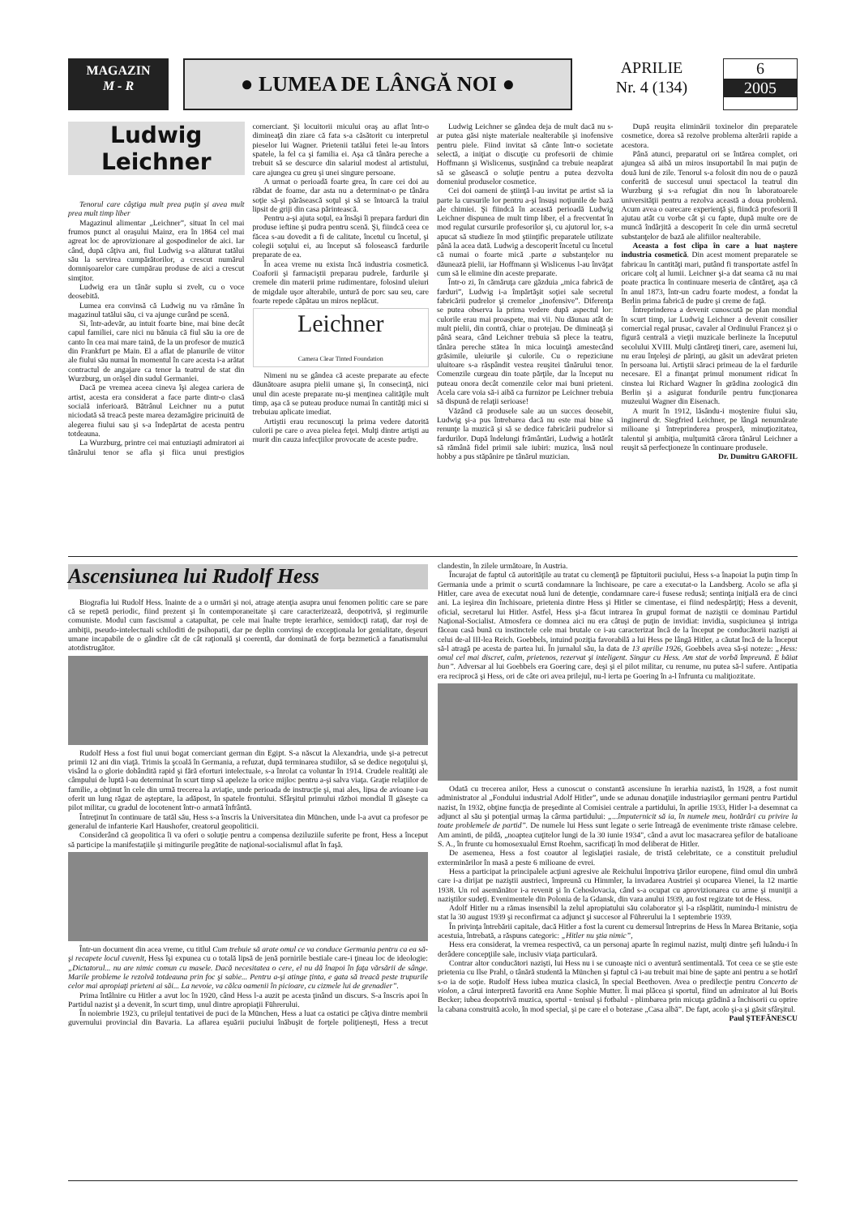MAGAZIN
M - R
● LUMEA DE LÂNGĂ NOI ●
APRILIE
Nr. 4 (134)
6
2005
Ludwig
Leichner
Tenorul care câştiga mult prea puţin şi avea mult prea mult timp liber
Magazinul alimentar „Leichner”, situat în cel mai frumos punct al oraşului Mainz, era în 1864 cel mai agreat loc de aprovizionare al gospodinelor de aici. Iar când, după câţiva ani, fiul Ludwig s-a alăturat tatălui său la servirea cumpărătorilor, a crescut numărul domnişoarelor care cumpărau produse de aici a crescut simţitor.
Ludwig era un tânăr suplu si zvelt, cu o voce deosebită.
Lumea era convinsă că Ludwig nu va rămâne în magazinul tatălui său, ci va ajunge curând pe scenă.
Si, într-adevăr, au intuit foarte bine, mai bine decât capul familiei, care nici nu bănuia că fiul său ia ore de canto în cea mai mare taină, de la un profesor de muzică din Frankfurt pe Main. El a aflat de planurile de viitor ale fiului său numai în momentul în care acesta i-a arătat contractul de angajare ca tenor la teatrul de stat din Wurzburg, un orăşel din sudul Germaniei.
Dacă pe vremea aceea cineva îşi alegea cariera de artist, acesta era considerat a face parte dintr-o clasă socială inferioară. Bătrânul Leichner nu a putut niciodată să treacă peste marea dezamăgire pricinuită de alegerea fiului sau şi s-a îndepărtat de acesta pentru totdeauna.
La Wurzburg, printre cei mai entuziaşti admiratori ai tânărului tenor se afla şi fiica unui prestigios comerciant. Şi locuitorii micului oraş au aflat într-o dimineaţă din ziare că fata s-a căsătorit cu interpretul pieselor lui Wagner. Prietenii tatălui fetei le-au întors spatele, la fel ca şi familia ei. Aşa că tânăra pereche a trebuit să se descurce din salariul modest al artistului, care ajungea cu greu şi unei singure persoane.
A urmat o perioadă foarte grea, în care cei doi au răbdat de foame, dar asta nu a determinat-o pe tânăra soţie să-şi părăsească soţul şi să se întoarcă la traiul lipsit de griji din casa părintească.
Pentru a-şi ajuta soţul, ea însăşi îi prepara farduri din produse ieftine şi pudra pentru scenă. Şi, fiindcă ceea ce făcea s-au dovedit a fi de calitate, încetul cu încetul, şi colegii soţului ei, au început să folosească fardurile preparate de ea.
În acea vreme nu exista încă industria cosmetică. Coaforii şi farmaciştii preparau pudrele, fardurile şi cremele din materii prime rudimentare, folosind uleiuri de migdale uşor alterabile, untură de porc sau seu, care foarte repede căpătau un miros neplăcut.
Leichner
Camera Clear Tinted Foundation
Nimeni nu se gândea că aceste preparate au efecte dăunătoare asupra pielii umane şi, în consecinţă, nici unul din aceste preparate nu-şi menţinea calităţile mult timp, aşa că se puteau produce numai în cantităţi mici si trebuiau aplicate imediat.
Artiştii erau recunoscuţi la prima vedere datorită culorii pe care o avea pielea feţei. Mulţi dintre artişti au murit din cauza infecţiilor provocate de aceste pudre.
Ludwig Leichner se gândea deja de mult dacă nu s-ar putea găsi nişte materiale nealterabile şi inofensive pentru piele. Fiind invitat să cânte într-o societate selectă, a iniţiat o discuţie cu profesorii de chimie Hoffmann şi Wislicenus, susţinând ca trebuie neapărat să se găsească o soluţie pentru a putea dezvolta domeniul produselor cosmetice.
Cei doi oameni de ştiinţă l-au invitat pe artist să ia parte la cursurile lor pentru a-şi însuşi noţiunile de bază ale chimiei. Şi fiindcă în această perioadă Ludwig Leichner dispunea de mult timp liber, el a frecventat în mod regulat cursurile profesorilor şi, cu ajutorul lor, s-a apucat să studieze în mod ştiinţific preparatele utilizate până la acea dată. Ludwig a descoperit încetul cu încetul că numai o foarte mică .parte a substanţelor nu dăunează pielii, iar Hoffmann şi Wislicenus l-au învăţat cum să le elimine din aceste preparate.
Într-o zi, în cămăruţa care găzduia „mica fabrică de farduri”, Ludwig i-a împărtăşit soţiei sale secretul fabricării pudrelor şi cremelor „inofensive”. Diferenţa se putea observa la prima vedere după aspectul lor: culorile erau mai proaspete, mai vii. Nu dăunau atât de mult pielii, din contră, chiar o protejau. De dimineaţă şi până seara, când Leichner trebuia să plece la teatru, tânăra pereche stătea în mica locuinţă amestecând grăsimile, uleiurile şi culorile. Cu o repeziciune uluitoare s-a răspândit vestea reuşitei tânărului tenor. Comenzile curgeau din toate părţile, dar la început nu puteau onora decât comenzile celor mai buni prieteni. Acela care voia să-i aibă ca furnizor pe Leichner trebuia să dispună de relaţii serioase!
Văzând că produsele sale au un succes deosebit, Ludwig şi-a pus întrebarea dacă nu este mai bine să renunţe la muzică şi să se dedice fabricării pudrelor si fardurilor. După îndelungi frământări, Ludwig a hotărât să rămână fidel primii sale iubiri: muzica, însă noul hobby a pus stăpânire pe tânărul muzician.
După reuşita eliminării toxinelor din preparatele cosmetice, dorea să rezolve problema alterării rapide a acestora.
Până atunci, preparatul ori se întărea complet, ori ajungea să aibă un miros insuportabil în mai puţin de două luni de zile. Tenorul s-a folosit din nou de o pauză conferită de succesul unui spectacol la teatrul din Wurzburg şi s-a refugiat din nou în laboratoarele universităţii pentru a rezolva această a doua problemă. Acum avea o oarecare experienţă şi, fiindcă profesorii îl ajutau atât cu vorbe cât şi cu fapte, după multe ore de muncă îndârjită a descoperit în cele din urmă secretul substanţelor de bază ale alifiilor nealterabile.
Aceasta a fost clipa în care a luat naştere industria cosmetică. Din acest moment preparatele se fabricau în cantităţi mari, putând fi transportate astfel în oricare colţ al lumii. Leichner şi-a dat seama că nu mai poate practica în continuare meseria de cântăreţ, aşa că în anul 1873, într-un cadru foarte modest, a fondat la Berlin prima fabrică de pudre şi creme de faţă.
Întreprinderea a devenit cunoscută pe plan mondial în scurt timp, iar Ludwig Leichner a devenit consilier comercial regal prusac, cavaler al Ordinului Francez şi o figură centrală a vieţii muzicale berlineze la începutul secolului XVIII. Mulţi cântăreţi tineri, care, asemeni lui, nu erau înţeleşi de părinţi, au găsit un adevărat prieten în persoana lui. Artiştii săraci primeau de la el fardurile necesare. El a finanţat primul monument ridicat în cinstea lui Richard Wagner în grădina zoologică din Berlin şi a asigurat fondurile pentru funcţionarea muzeului Wagner din Eisenach.
A murit în 1912, lăsându-i moştenire fiului său, inginerul dr. Siegfried Leichner, pe lângă nenumărate milioane şi întreprinderea prosperă, minuţiozitatea, talentul şi ambiţia, mulţumită cărora tânărul Leichner a reuşit să perfecţioneze în continuare produsele.
Dr. Dumitru GAROFIL
Ascensiunea lui Rudolf Hess
Biografia lui Rudolf Hess. înainte de a o urmări şi noi, atrage atenţia asupra unui fenomen politic care se pare că se repetă periodic, fiind prezent şi în contemporaneitate şi care caracterizează, deopotrivă, şi regimurile comuniste. Modul cum fascismul a catapultat, pe cele mai înalte trepte ierarhice, semidocţi rataţi, dar roşi de ambiţii, pseudo-intelectuali schiloditi de psihopatii, dar pe deplin convinşi de excepţionala lor genialitate, deşeuri umane incapabile de o gândire cât de cât raţională şi coerentă, dar dominată de forţa bezmetică a fanatismului atotdistrugător.
Rudolf Hess a fost fiul unui bogat comerciant german din Egipt. S-a născut la Alexandria, unde şi-a petrecut primii 12 ani din viaţă. Trimis la şcoală în Germania, a refuzat, după terminarea studiilor, să se dedice negoţului şi, visând la o glorie dobândită rapid şi fără eforturi intelectuale, s-a înrolat ca voluntar în 1914. Crudele realităţi ale câmpului de luptă l-au determinat în scurt timp să apeleze la orice mijloc pentru a-şi salva viaţa. Graţie relaţiilor de familie, a obţinut în cele din urmă trecerea la aviaţie, unde perioada de instrucţie şi, mai ales, lipsa de avioane i-au oferit un lung răgaz de aşteptare, la adăpost, în spatele frontului. Sfârşitul primului război mondial îl găseşte ca pilot militar, cu gradul de locotenent într-o armată înfrântă.
Întreţinut în continuare de tatăl său, Hess s-a înscris la Universitatea din München, unde l-a avut ca profesor pe generalul de infanterie Karl Haushofer, creatorul geopoliticii.
Considerând că geopolitica îi va oferi o soluţie pentru a compensa deziluziile suferite pe front, Hess a început să participe la manifestaţiile şi mitingurile pregătite de naţional-socialismul aflat în faşă.
Într-un document din acea vreme, cu titlul Cum trebuie să arate omul ce va conduce Germania pentru ca ea să-şi recapete locul cuvenit, Hess îşi expunea cu o totală lipsă de jenă pornirile bestiale care-i ţineau loc de ideologie: „Dictatorul... nu are nimic comun cu masele. Dacă necesitatea o cere, el nu dă înapoi în faţa vărsării de sânge. Marile probleme le rezolvă totdeauna prin foc şi sabie... Pentru a-şi atinge ţinta, e gata să treacă peste trupurile celor mai apropiaţi prieteni ai săi... La nevoie, va călca oamenii în picioare, cu cizmele lui de grenadier”.
Prima întâlnire cu Hitler a avut loc în 1920, când Hess l-a auzit pe acesta ţinând un discurs. S-a înscris apoi în Partidul nazist şi a devenit, în scurt timp, unul dintre apropiaţii Führerului.
În noiembrie 1923, cu prilejul tentativei de puci de la München, Hess a luat ca ostatici pe câţiva dintre membrii guvernului provincial din Bavaria. La aflarea eşuării puciului înăbuşit de forţele poliţieneşti, Hess a trecut clandestin, în zilele următoare, în Austria.
Încurajat de faptul că autorităţile au tratat cu clemenţă pe făptuitorii puciului, Hess s-a înapoiat la puţin timp în Germania unde a primit o scurtă condamnare la închisoare, pe care a executat-o la Landsberg. Acolo se afla şi Hitler, care avea de executat nouă luni de detenţie, condamnare care-i fusese redusă; sentinţa iniţială era de cinci ani. La ieşirea din închisoare, prietenia dintre Hess şi Hitler se cimentase, ei fiind nedespărţiţi; Hess a devenit, oficial, secretarul lui Hitler. Astfel, Hess şi-a făcut intrarea în grupul format de naziştii ce dominau Partidul Naţional-Socialist. Atmosfera ce domnea aici nu era câtuşi de puţin de invidiat: invidia, suspiciunea şi intriga făceau casă bună cu instinctele cele mai brutale ce i-au caracterizat încă de la început pe conducătorii nazişti ai celui de-al III-lea Reich. Goebbels, intuind poziţia favorabilă a lui Hess pe lângă Hitler, a căutat încă de la început să-l atragă pe acesta de partea lui. În jurnalul său, la data de 13 aprilie 1926, Goebbels avea să-şi noteze: „Hess: omul cel mai discret, calm, prietenos, rezervat şi inteligent. Singur cu Hess. Am stat de vorbă împreună. E băiat bun”. Adversar al lui Goebbels era Goering care, deşi şi el pilot militar, cu renume, nu putea să-l sufere. Antipatia era reciprocă şi Hess, ori de câte ori avea prilejul, nu-l ierta pe Goering în a-l înfrunta cu maliţiozitate.
Odată cu trecerea anilor, Hess a cunoscut o constantă ascensiune în ierarhia nazistă, în 1928, a fost numit administrator al „Fondului industrial Adolf Hitler”, unde se adunau donaţiile industriaşilor germani pentru Partidul nazist, în 1932, obţine funcţia de preşedinte al Comisiei centrale a partidului, în aprilie 1933, Hitler l-a desemnat ca adjunct al său şi potenţial urmaş la cârma partidului: „...împuternicit să ia, în numele meu, hotărâri cu privire la toate problemele de partid”. De numele lui Hess sunt legate o serie întreagă de evenimente triste rămase celebre. Am aminti, de pildă, „noaptea cuţitelor lungi de la 30 iunie 1934", când a avut loc masacrarea şefilor de batalioane S. A., în frunte cu homosexualul Ernst Roehm, sacrificaţi în mod deliberat de Hitler.
De asemenea, Hess a fost coautor al legislaţiei rasiale, de tristă celebritate, ce a constituit preludiul exterminărilor în masă a peste 6 milioane de evrei.
Hess a participat la principalele acţiuni agresive ale Reichului împotriva ţărilor europene, fiind omul din umbră care i-a dirijat pe naziştii austrieci, împreună cu Himmler, la invadarea Austriei şi ocuparea Vienei, la 12 martie 1938. Un rol asemănător i-a revenit şi în Cehoslovacia, când s-a ocupat cu aprovizionarea cu arme şi muniţii a naziştilor sudeţi. Evenimentele din Polonia de la Gdansk, din vara anului 1939, au fost regizate tot de Hess.
Adolf Hitler nu a rămas insensibil la zelul apropiatului său colaborator şi l-a răsplătit, numindu-l ministru de stat la 30 august 1939 şi reconfirmat ca adjunct şi succesor al Führerului la 1 septembrie 1939.
În privinţa întrebării capitale, dacă Hitler a fost la curent cu demersul întreprins de Hess în Marea Britanie, soţia acestuia, întrebată, a răspuns categoric: „Hitler nu ştia nimic”,
Hess era considerat, la vremea respectivă, ca un personaj aparte în regimul nazist, mulţi dintre şefi luându-i în derâdere concepţiile sale, inclusiv viaţa particulară.
Contrar altor conducători nazişti, lui Hess nu i se cunoaşte nici o aventură sentimentală. Tot ceea ce se ştie este prietenia cu Ilse Prahl, o tânără studentă la München şi faptul că i-au trebuit mai bine de şapte ani pentru a se hotărî s-o ia de soţie. Rudolf Hess iubea muzica clasică, în special Beethoven. Avea o predilecţie pentru Concerto de violon, a cărui interpretă favorită era Anne Sophie Mutter. Îi mai plăcea şi sportul, fiind un admirator al lui Boris Becker; iubea deopotrivă muzica, sportul - tenisul şi fotbalul - plimbarea prin micuţa grădină a închisorii cu oprire la cabana construită acolo, în mod special, şi pe care el o botezase „Casa albă”. De fapt, acolo şi-a şi găsit sfârşitul.
Paul ŞTEFĂNESCU